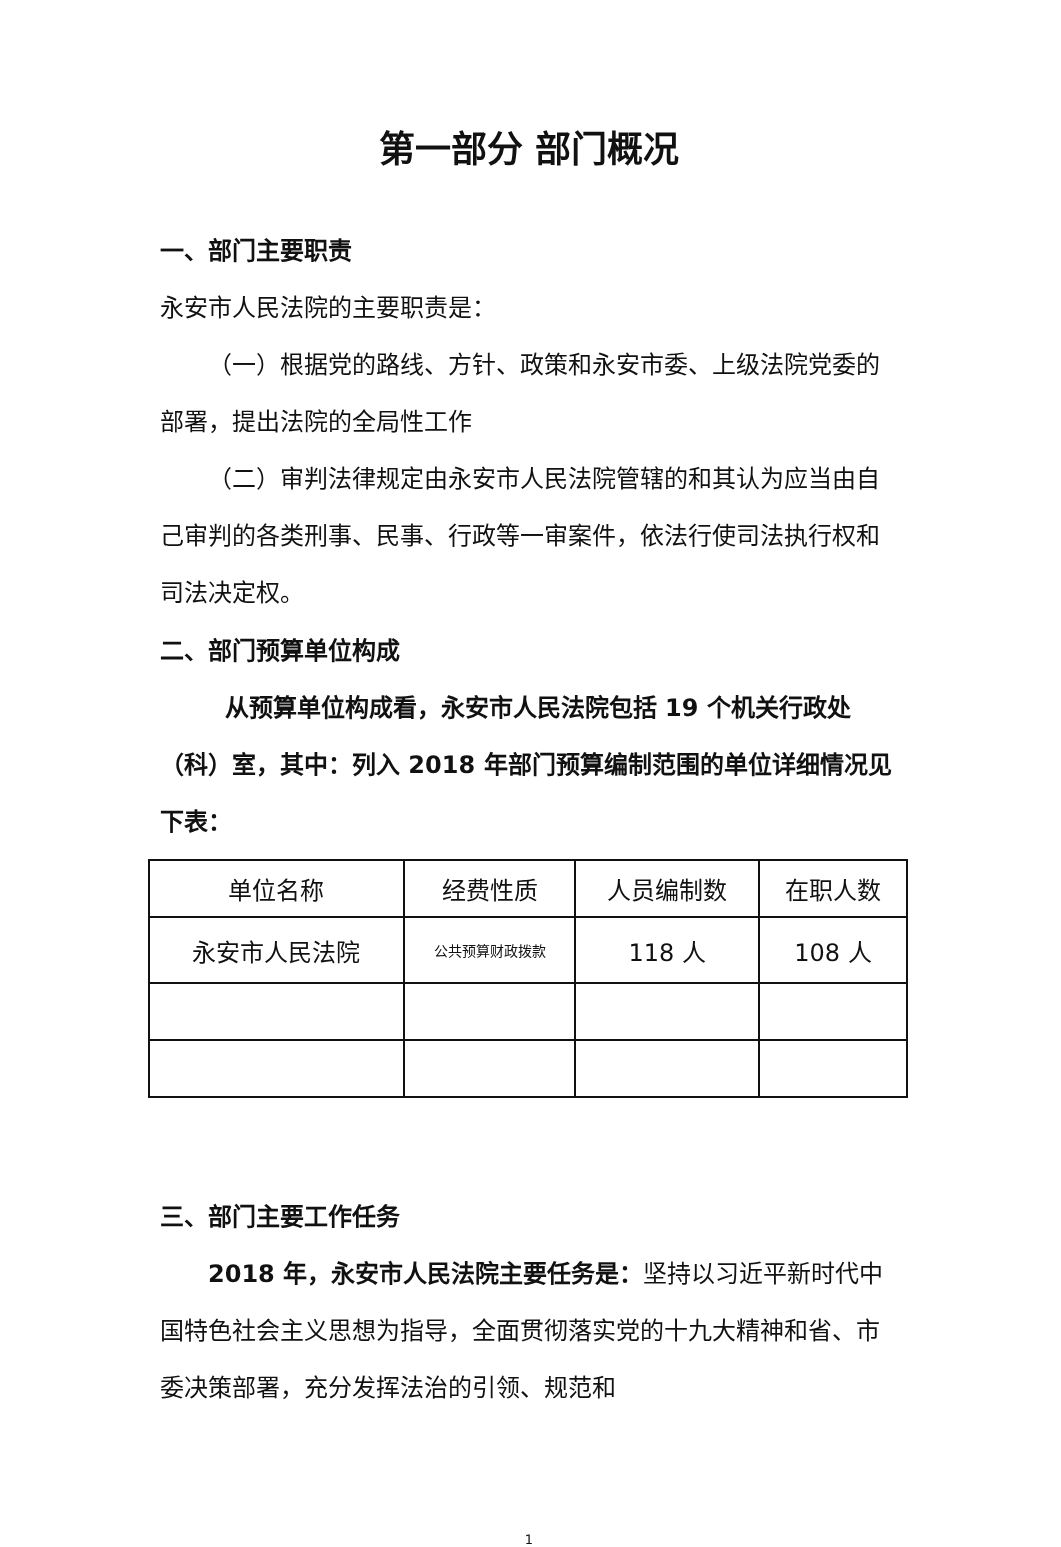第一部分 部门概况
一、部门主要职责
永安市人民法院的主要职责是：
（一）根据党的路线、方针、政策和永安市委、上级法院党委的部署，提出法院的全局性工作
（二）审判法律规定由永安市人民法院管辖的和其认为应当由自己审判的各类刑事、民事、行政等一审案件，依法行使司法执行权和司法决定权。
二、部门预算单位构成
从预算单位构成看，永安市人民法院包括 19 个机关行政处（科）室，其中：列入 2018 年部门预算编制范围的单位详细情况见下表：
| 单位名称 | 经费性质 | 人员编制数 | 在职人数 |
| --- | --- | --- | --- |
| 永安市人民法院 | 公共预算财政拨款 | 118 人 | 108 人 |
三、部门主要工作任务
2018 年，永安市人民法院主要任务是：坚持以习近平新时代中国特色社会主义思想为指导，全面贯彻落实党的十九大精神和省、市委决策部署，充分发挥法治的引领、规范和
1